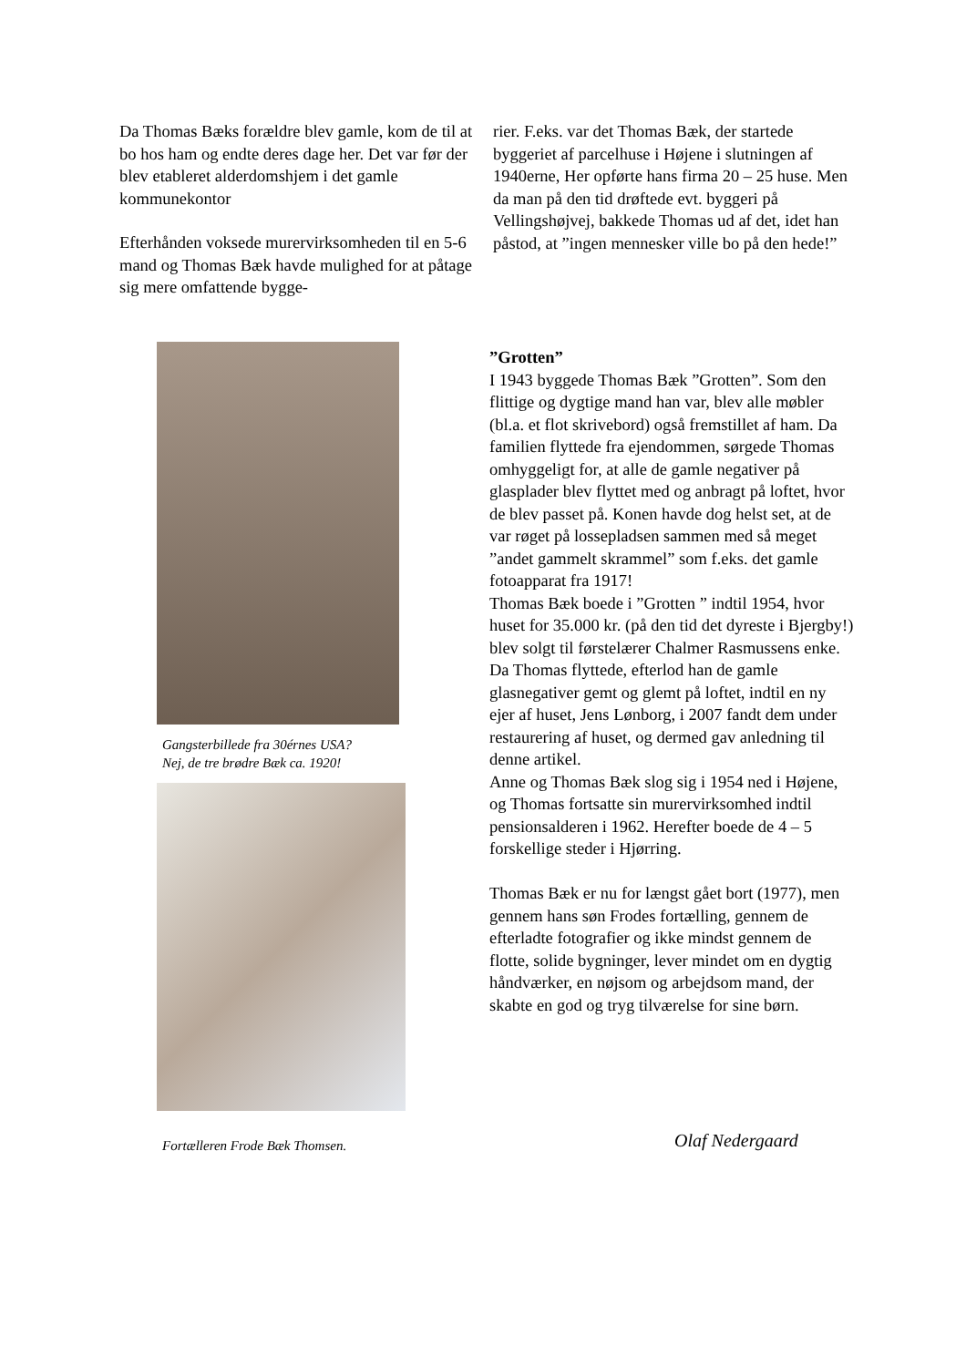Da Thomas Bæks forældre blev gamle, kom de til at bo hos ham og endte deres dage her. Det var før der blev etableret alderdomshjem i det gamle kommunekontor
Efterhånden voksede murervirksomheden til en 5-6 mand og Thomas Bæk havde mulighed for at påtage sig mere omfattende bygge-
rier. F.eks. var det Thomas Bæk, der startede byggeriet af parcelhuse i Højene i slutningen af 1940erne, Her opførte hans firma 20 – 25 huse. Men da man på den tid drøftede evt. byggeri på Vellingshøjvej, bakkede Thomas ud af det, idet han påstod, at ”ingen mennesker ville bo på den hede!”
Gangsterbillede fra 30érnes USA?
Nej, de tre brødre Bæk ca. 1920!
Fortælleren Frode Bæk Thomsen.
”Grotten”
I 1943 byggede Thomas Bæk ”Grotten”. Som den flittige og dygtige mand han var, blev alle møbler (bl.a. et flot skrivebord) også fremstillet af ham. Da familien flyttede fra ejendommen, sørgede Thomas omhyggeligt for, at alle de gamle negativer på glasplader blev flyttet med og anbragt på loftet, hvor de blev passet på. Konen havde dog helst set, at de var røget på lossepladsen sammen med så meget ”andet gammelt skrammel” som f.eks. det gamle fotoapparat fra 1917!
Thomas Bæk boede i ”Grotten ” indtil 1954, hvor huset for 35.000 kr. (på den tid det dyreste i Bjergby!) blev solgt til førstelærer Chalmer Rasmussens enke. Da Thomas flyttede, efterlod han de gamle glasnegativer gemt og glemt på loftet, indtil en ny ejer af huset, Jens Lønborg, i 2007 fandt dem under restaurering af huset, og dermed gav anledning til denne artikel.
Anne og Thomas Bæk slog sig i 1954 ned i Højene, og Thomas fortsatte sin murervirksomhed indtil pensionsalderen i 1962. Herefter boede de 4 – 5 forskellige steder i Hjørring.
Thomas Bæk er nu for længst gået bort (1977), men gennem hans søn Frodes fortælling, gennem de efterladte fotografier og ikke mindst gennem de flotte, solide bygninger, lever mindet om en dygtig håndværker, en nøjsom og arbejdsom mand, der skabte en god og tryg tilværelse for sine børn.
Olaf Nedergaard